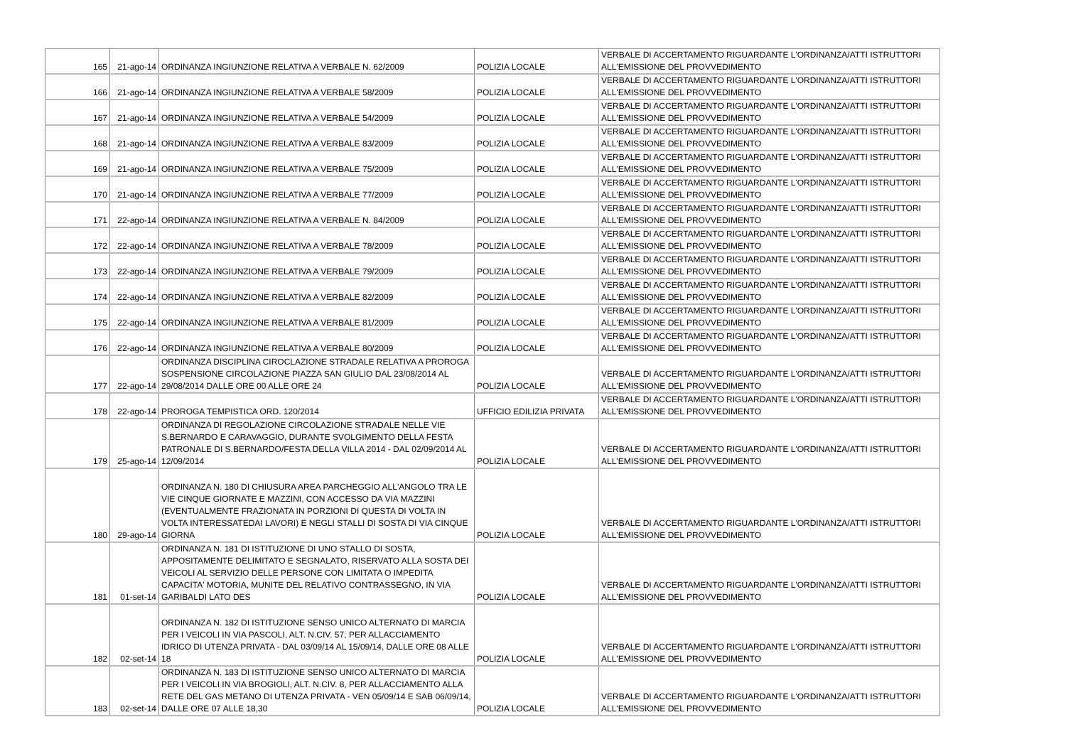| 165 | 21-ago-14 | ORDINANZA INGIUNZIONE RELATIVA A VERBALE N. 62/2009 | POLIZIA LOCALE | VERBALE DI ACCERTAMENTO RIGUARDANTE L'ORDINANZA/ATTI ISTRUTTORI ALL'EMISSIONE DEL PROVVEDIMENTO |
| 166 | 21-ago-14 | ORDINANZA INGIUNZIONE RELATIVA A VERBALE 58/2009 | POLIZIA LOCALE | VERBALE DI ACCERTAMENTO RIGUARDANTE L'ORDINANZA/ATTI ISTRUTTORI ALL'EMISSIONE DEL PROVVEDIMENTO |
| 167 | 21-ago-14 | ORDINANZA INGIUNZIONE RELATIVA A VERBALE 54/2009 | POLIZIA LOCALE | VERBALE DI ACCERTAMENTO RIGUARDANTE L'ORDINANZA/ATTI ISTRUTTORI ALL'EMISSIONE DEL PROVVEDIMENTO |
| 168 | 21-ago-14 | ORDINANZA INGIUNZIONE RELATIVA A VERBALE 83/2009 | POLIZIA LOCALE | VERBALE DI ACCERTAMENTO RIGUARDANTE L'ORDINANZA/ATTI ISTRUTTORI ALL'EMISSIONE DEL PROVVEDIMENTO |
| 169 | 21-ago-14 | ORDINANZA INGIUNZIONE RELATIVA A VERBALE 75/2009 | POLIZIA LOCALE | VERBALE DI ACCERTAMENTO RIGUARDANTE L'ORDINANZA/ATTI ISTRUTTORI ALL'EMISSIONE DEL PROVVEDIMENTO |
| 170 | 21-ago-14 | ORDINANZA INGIUNZIONE RELATIVA A VERBALE 77/2009 | POLIZIA LOCALE | VERBALE DI ACCERTAMENTO RIGUARDANTE L'ORDINANZA/ATTI ISTRUTTORI ALL'EMISSIONE DEL PROVVEDIMENTO |
| 171 | 22-ago-14 | ORDINANZA INGIUNZIONE RELATIVA A VERBALE N. 84/2009 | POLIZIA LOCALE | VERBALE DI ACCERTAMENTO RIGUARDANTE L'ORDINANZA/ATTI ISTRUTTORI ALL'EMISSIONE DEL PROVVEDIMENTO |
| 172 | 22-ago-14 | ORDINANZA INGIUNZIONE RELATIVA A VERBALE 78/2009 | POLIZIA LOCALE | VERBALE DI ACCERTAMENTO RIGUARDANTE L'ORDINANZA/ATTI ISTRUTTORI ALL'EMISSIONE DEL PROVVEDIMENTO |
| 173 | 22-ago-14 | ORDINANZA INGIUNZIONE RELATIVA A VERBALE 79/2009 | POLIZIA LOCALE | VERBALE DI ACCERTAMENTO RIGUARDANTE L'ORDINANZA/ATTI ISTRUTTORI ALL'EMISSIONE DEL PROVVEDIMENTO |
| 174 | 22-ago-14 | ORDINANZA INGIUNZIONE RELATIVA A VERBALE 82/2009 | POLIZIA LOCALE | VERBALE DI ACCERTAMENTO RIGUARDANTE L'ORDINANZA/ATTI ISTRUTTORI ALL'EMISSIONE DEL PROVVEDIMENTO |
| 175 | 22-ago-14 | ORDINANZA INGIUNZIONE RELATIVA A VERBALE 81/2009 | POLIZIA LOCALE | VERBALE DI ACCERTAMENTO RIGUARDANTE L'ORDINANZA/ATTI ISTRUTTORI ALL'EMISSIONE DEL PROVVEDIMENTO |
| 176 | 22-ago-14 | ORDINANZA INGIUNZIONE RELATIVA A VERBALE 80/2009 | POLIZIA LOCALE | VERBALE DI ACCERTAMENTO RIGUARDANTE L'ORDINANZA/ATTI ISTRUTTORI ALL'EMISSIONE DEL PROVVEDIMENTO |
| 177 | 22-ago-14 | ORDINANZA DISCIPLINA CIROCLAZIONE STRADALE RELATIVA A PROROGA SOSPENSIONE CIRCOLAZIONE PIAZZA SAN GIULIO DAL 23/08/2014 AL 29/08/2014 DALLE ORE 00 ALLE ORE 24 | POLIZIA LOCALE | VERBALE DI ACCERTAMENTO RIGUARDANTE L'ORDINANZA/ATTI ISTRUTTORI ALL'EMISSIONE DEL PROVVEDIMENTO |
| 178 | 22-ago-14 | PROROGA TEMPISTICA ORD. 120/2014 | UFFICIO EDILIZIA PRIVATA | VERBALE DI ACCERTAMENTO RIGUARDANTE L'ORDINANZA/ATTI ISTRUTTORI ALL'EMISSIONE DEL PROVVEDIMENTO |
| 179 | 25-ago-14 | ORDINANZA DI REGOLAZIONE CIRCOLAZIONE STRADALE NELLE VIE S.BERNARDO E CARAVAGGIO, DURANTE SVOLGIMENTO DELLA FESTA PATRONALE DI S.BERNARDO/FESTA DELLA VILLA 2014 - DAL 02/09/2014 AL 12/09/2014 | POLIZIA LOCALE | VERBALE DI ACCERTAMENTO RIGUARDANTE L'ORDINANZA/ATTI ISTRUTTORI ALL'EMISSIONE DEL PROVVEDIMENTO |
| 180 | 29-ago-14 | ORDINANZA N. 180 DI CHIUSURA AREA PARCHEGGIO ALL'ANGOLO TRA LE VIE CINQUE GIORNATE E MAZZINI, CON ACCESSO DA VIA MAZZINI (EVENTUALMENTE FRAZIONATA IN PORZIONI DI QUESTA DI VOLTA IN VOLTA INTERESSATEDAI LAVORI) E NEGLI STALLI DI SOSTA DI VIA CINQUE GIORNA | POLIZIA LOCALE | VERBALE DI ACCERTAMENTO RIGUARDANTE L'ORDINANZA/ATTI ISTRUTTORI ALL'EMISSIONE DEL PROVVEDIMENTO |
| 181 | 01-set-14 | ORDINANZA N. 181 DI ISTITUZIONE DI UNO STALLO DI SOSTA, APPOSITAMENTE DELIMITATO E SEGNALATO, RISERVATO ALLA SOSTA DEI VEICOLI AL SERVIZIO DELLE PERSONE CON LIMITATA O IMPEDITA CAPACITA' MOTORIA, MUNITE DEL RELATIVO CONTRASSEGNO, IN VIA GARIBALDI LATO DES | POLIZIA LOCALE | VERBALE DI ACCERTAMENTO RIGUARDANTE L'ORDINANZA/ATTI ISTRUTTORI ALL'EMISSIONE DEL PROVVEDIMENTO |
| 182 | 02-set-14 | ORDINANZA N. 182 DI ISTITUZIONE SENSO UNICO ALTERNATO DI MARCIA PER I VEICOLI IN VIA PASCOLI, ALT. N.CIV. 57, PER ALLACCIAMENTO IDRICO DI UTENZA PRIVATA - DAL 03/09/14 AL 15/09/14, DALLE ORE 08 ALLE 18 | POLIZIA LOCALE | VERBALE DI ACCERTAMENTO RIGUARDANTE L'ORDINANZA/ATTI ISTRUTTORI ALL'EMISSIONE DEL PROVVEDIMENTO |
| 183 | 02-set-14 | ORDINANZA N. 183 DI ISTITUZIONE SENSO UNICO ALTERNATO DI MARCIA PER I VEICOLI IN VIA BROGIOLI, ALT. N.CIV. 8, PER ALLACCIAMENTO ALLA RETE DEL GAS METANO DI UTENZA PRIVATA - VEN 05/09/14 E SAB 06/09/14, DALLE ORE 07 ALLE 18,30 | POLIZIA LOCALE | VERBALE DI ACCERTAMENTO RIGUARDANTE L'ORDINANZA/ATTI ISTRUTTORI ALL'EMISSIONE DEL PROVVEDIMENTO |